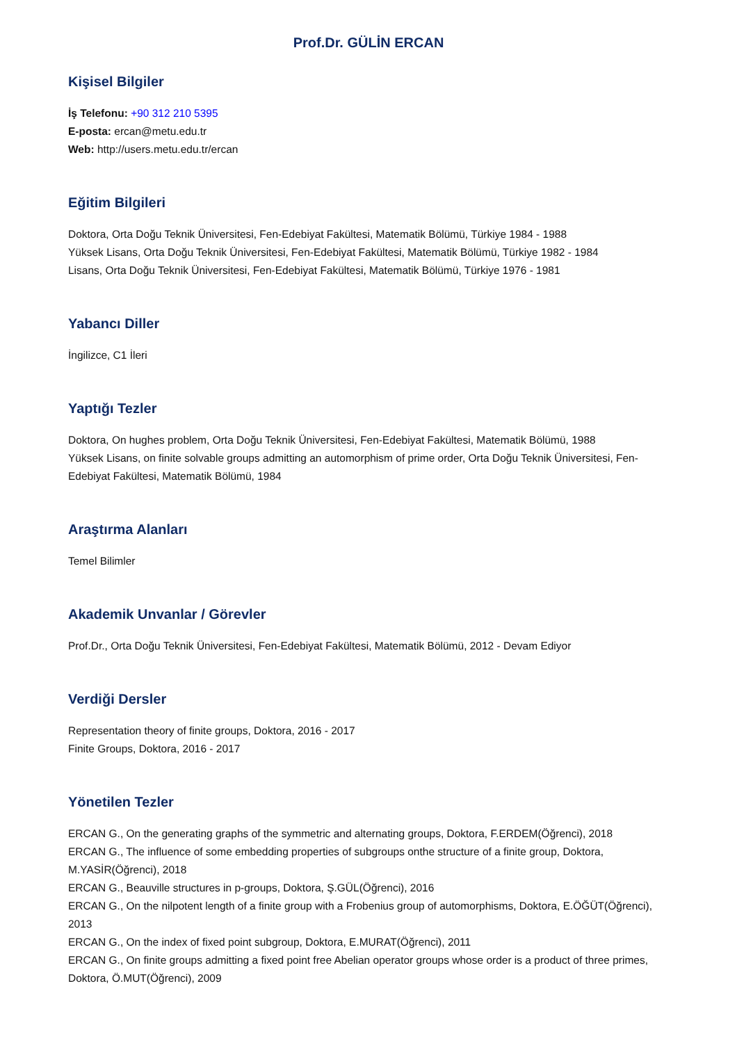Prof.Dr. GÜLİN ERCAN
Kişisel Bilgiler
İş Telefonu: +90 312 210 5395
E-posta: ercan@metu.edu.tr
Web: http://users.metu.edu.tr/ercan
Eğitim Bilgileri
Doktora, Orta Doğu Teknik Üniversitesi, Fen-Edebiyat Fakültesi, Matematik Bölümü, Türkiye 1984 - 1988
Yüksek Lisans, Orta Doğu Teknik Üniversitesi, Fen-Edebiyat Fakültesi, Matematik Bölümü, Türkiye 1982 - 1984
Lisans, Orta Doğu Teknik Üniversitesi, Fen-Edebiyat Fakültesi, Matematik Bölümü, Türkiye 1976 - 1981
Yabancı Diller
İngilizce, C1 İleri
Yaptığı Tezler
Doktora, On hughes problem, Orta Doğu Teknik Üniversitesi, Fen-Edebiyat Fakültesi, Matematik Bölümü, 1988
Yüksek Lisans, on finite solvable groups admitting an automorphism of prime order, Orta Doğu Teknik Üniversitesi, Fen-Edebiyat Fakültesi, Matematik Bölümü, 1984
Araştırma Alanları
Temel Bilimler
Akademik Unvanlar / Görevler
Prof.Dr., Orta Doğu Teknik Üniversitesi, Fen-Edebiyat Fakültesi, Matematik Bölümü, 2012 - Devam Ediyor
Verdiği Dersler
Representation theory of finite groups, Doktora, 2016 - 2017
Finite Groups, Doktora, 2016 - 2017
Yönetilen Tezler
ERCAN G., On the generating graphs of the symmetric and alternating groups, Doktora, F.ERDEM(Öğrenci), 2018
ERCAN G., The influence of some embedding properties of subgroups onthe structure of a finite group, Doktora, M.YASİR(Öğrenci), 2018
ERCAN G., Beauville structures in p-groups, Doktora, Ş.GÜL(Öğrenci), 2016
ERCAN G., On the nilpotent length of a finite group with a Frobenius group of automorphisms, Doktora, E.ÖĞÜT(Öğrenci), 2013
ERCAN G., On the index of fixed point subgroup, Doktora, E.MURAT(Öğrenci), 2011
ERCAN G., On finite groups admitting a fixed point free Abelian operator groups whose order is a product of three primes, Doktora, Ö.MUT(Öğrenci), 2009